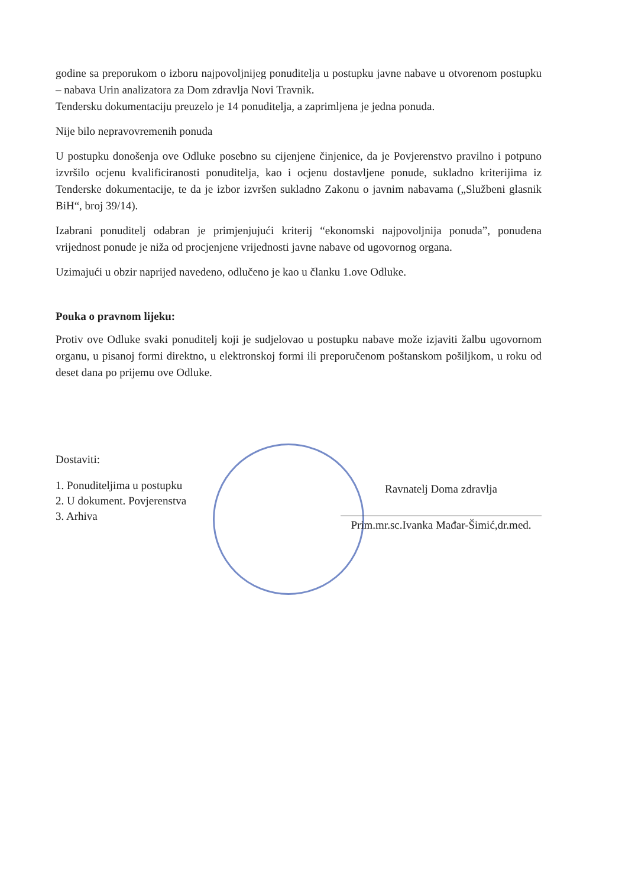godine sa preporukom o izboru najpovoljnijeg ponuditelja u postupku javne nabave u otvorenom postupku – nabava Urin analizatora za Dom zdravlja Novi Travnik.
Tendersku dokumentaciju preuzelo je 14 ponuditelja, a zaprimljena je jedna ponuda.
Nije bilo nepravovremenih ponuda
U postupku donošenja ove Odluke posebno su cijenjene činjenice, da je Povjerenstvo pravilno i potpuno izvršilo ocjenu kvalificiranosti ponuditelja, kao i ocjenu dostavljene ponude, sukladno kriterijima iz Tenderske dokumentacije, te da je izbor izvršen sukladno Zakonu o javnim nabavama („Službeni glasnik BiH“, broj 39/14).
Izabrani ponuditelj odabran je primjenjujući kriterij “ekonomski najpovoljnija ponuda”, ponuđena vrijednost ponude je niža od procjenjene vrijednosti javne nabave od ugovornog organa.
Uzimajući u obzir naprijed navedeno, odlučeno je kao u članku 1.ove Odluke.
Pouka o pravnom lijeku:
Protiv ove Odluke svaki ponuditelj koji je sudjelovao u postupku nabave može izjaviti žalbu ugovornom organu, u pisanoj formi direktno, u elektronskoj formi ili preporučenom poštanskom pošiljkom, u roku od deset dana po prijemu ove Odluke.
Dostaviti:
1. Ponuditeljima u postupku
2. U dokument. Povjerenstva
3. Arhiva
Ravnatelj Doma zdravlja
Prim.mr.sc.Ivanka Mađar-Šimić,dr.med.